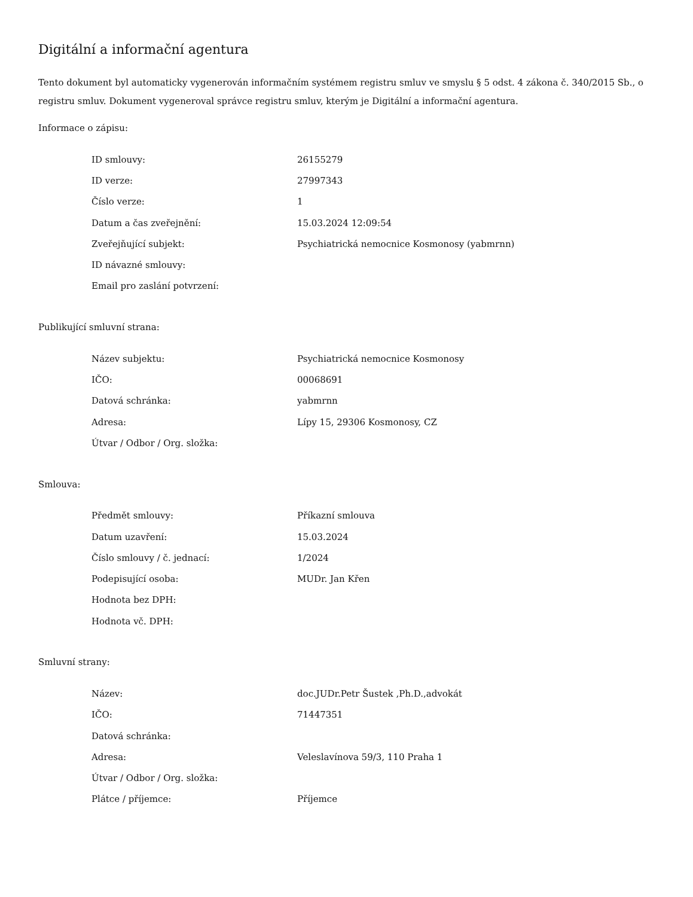Digitální a informační agentura
Tento dokument byl automaticky vygenerován informačním systémem registru smluv ve smyslu § 5 odst. 4 zákona č. 340/2015 Sb., o registru smluv. Dokument vygeneroval správce registru smluv, kterým je Digitální a informační agentura.
Informace o zápisu:
| ID smlouvy: | 26155279 |
| ID verze: | 27997343 |
| Číslo verze: | 1 |
| Datum a čas zveřejnění: | 15.03.2024 12:09:54 |
| Zveřejňující subjekt: | Psychiatrická nemocnice Kosmonosy (yabmrnn) |
| ID návazné smlouvy: | |
| Email pro zaslání potvrzení: | |
Publikující smluvní strana:
| Název subjektu: | Psychiatrická nemocnice Kosmonosy |
| IČO: | 00068691 |
| Datová schránka: | yabmrnn |
| Adresa: | Lípy 15, 29306 Kosmonosy, CZ |
| Útvar / Odbor / Org. složka: | |
Smlouva:
| Předmět smlouvy: | Příkazní smlouva |
| Datum uzavření: | 15.03.2024 |
| Číslo smlouvy / č. jednací: | 1/2024 |
| Podepisující osoba: | MUDr. Jan Křen |
| Hodnota bez DPH: | |
| Hodnota vč. DPH: | |
Smluvní strany:
| Název: | doc.JUDr.Petr Šustek ,Ph.D.,advokát |
| IČO: | 71447351 |
| Datová schránka: | |
| Adresa: | Veleslavínova 59/3, 110 Praha 1 |
| Útvar / Odbor / Org. složka: | |
| Plátce / příjemce: | Příjemce |